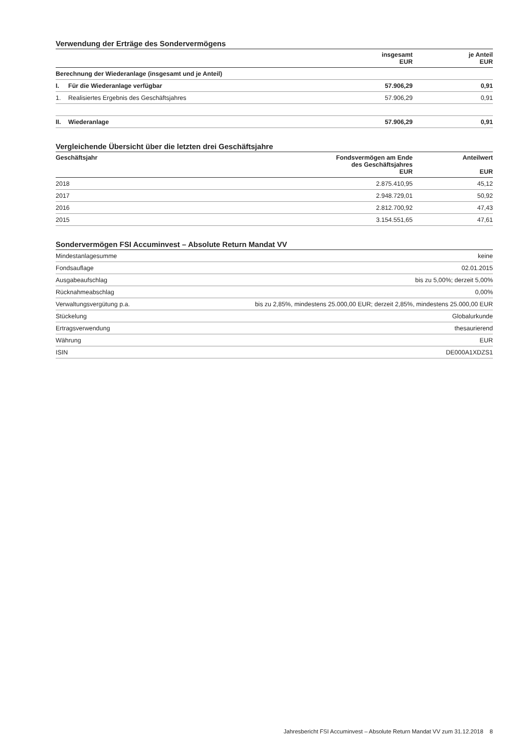Verwendung der Erträge des Sondervermögens
| | | insgesamt EUR | je Anteil EUR |
| --- | --- | --- | --- |
| Berechnung der Wiederanlage (insgesamt und je Anteil) | | | |
| I. | Für die Wiederanlage verfügbar | 57.906,29 | 0,91 |
| 1. | Realisiertes Ergebnis des Geschäftsjahres | 57.906,29 | 0,91 |
| II. | Wiederanlage | 57.906,29 | 0,91 |
Vergleichende Übersicht über die letzten drei Geschäftsjahre
| Geschäftsjahr | Fondsvermögen am Ende des Geschäftsjahres EUR | Anteilwert EUR |
| --- | --- | --- |
| 2018 | 2.875.410,95 | 45,12 |
| 2017 | 2.948.729,01 | 50,92 |
| 2016 | 2.812.700,92 | 47,43 |
| 2015 | 3.154.551,65 | 47,61 |
Sondervermögen FSI Accuminvest – Absolute Return Mandat VV
| Mindestanlagesumme | keine |
| Fondsauflage | 02.01.2015 |
| Ausgabeaufschlag | bis zu 5,00%; derzeit 5,00% |
| Rücknahmeabschlag | 0,00% |
| Verwaltungsvergütung p.a. | bis zu 2,85%, mindestens 25.000,00 EUR; derzeit 2,85%, mindestens 25.000,00 EUR |
| Stückelung | Globalurkunde |
| Ertragsverwendung | thesaurierend |
| Währung | EUR |
| ISIN | DE000A1XDZS1 |
Jahresbericht FSI Accuminvest – Absolute Return Mandat VV zum 31.12.2018 8